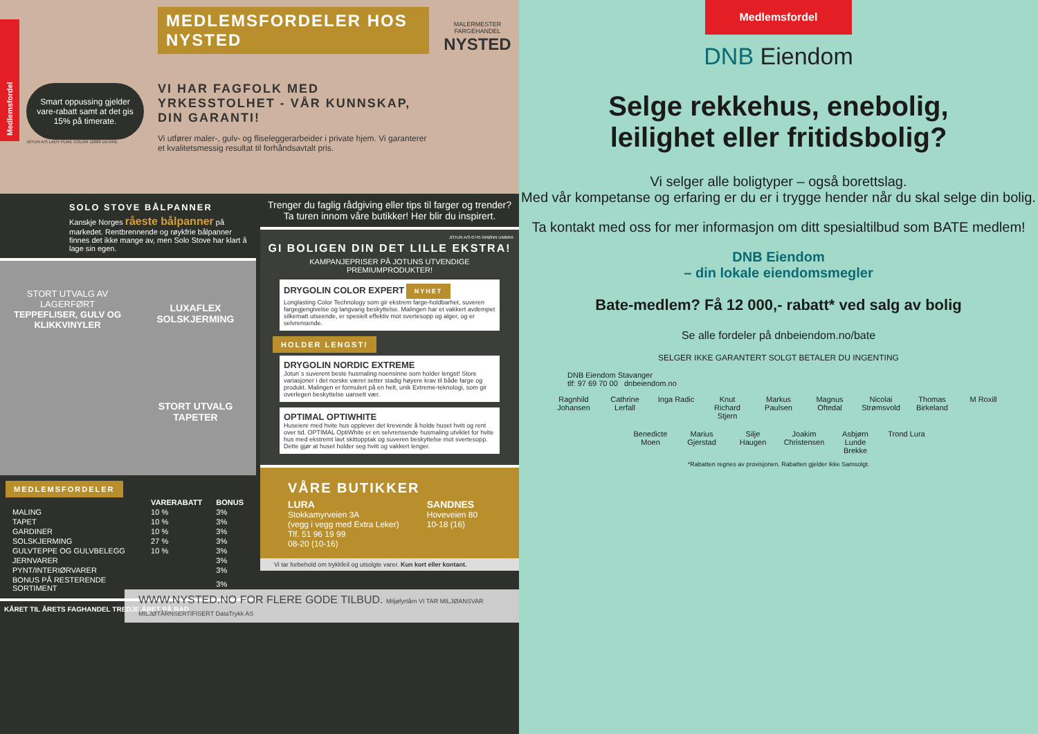Medlemsfordel
Smart oppussing gjelder vare-rabatt samt at det gis 15% på timerate.
JOTUN A/S LADY PURE COLOR 12083 DEVINE
MEDLEMSFORDELER HOS NYSTED
VI HAR FAGFOLK MED YRKESSTOLHET - VÅR KUNNSKAP, DIN GARANTI!
Vi utfører maler-, gulv- og fliseleggerarbeider i private hjem. Vi garanterer et kvalitetsmessig resultat til forhåndsavtalt pris.
MALERMESTER FARGEHANDEL
NYSTED
SOLO STOVE BÅLPANNER
Kanskje Norges råeste bålpanner på markedet. Rentbrennende og røykfrie bålpanner finnes det ikke mange av, men Solo Stove har klart å lage sin egen.
STORT UTVALG AV LAGERFØRT TEPPEFLISER, GULV OG KLIKKVINYLER
LUXAFLEX SOLSKJERMING
STORT UTVALG TAPETER
MEDLEMSFORDELER
| | VARERABATT | BONUS |
| --- | --- | --- |
| MALING | 10 % | 3% |
| TAPET | 10 % | 3% |
| GARDINER | 10 % | 3% |
| SOLSKJERMING | 27 % | 3% |
| GULVTEPPE OG GULVBELEGG | 10 % | 3% |
| JERNVARER | | 3% |
| PYNT/INTERIØRVARER | | 3% |
| BONUS PÅ RESTERENDE SORTIMENT | | 3% |
KÅRET TIL ÅRETS FAGHANDEL TREDJE ÅRET PÅ RAD
Trenger du faglig rådgiving eller tips til farger og trender?
Ta turen innom våre butikker! Her blir du inspirert.
JOTUN A/S 0745 GRØNN UMBRA
GI BOLIGEN DIN DET LILLE EKSTRA!
KAMPANJEPRISER PÅ JOTUNS UTVENDIGE PREMIUMPRODUKTER!
DRYGOLIN COLOR EXPERT NYHET
Longlasting Color Technology som gir ekstrem farge-holdbarhet, suveren fargegjengivelse og langvarig beskyttelse. Malingen har et vakkert avdempet silkematt utseende, er spesielt effektiv mot svertesopp og alger, og er selvrensende.
HOLDER LENGST!
DRYGOLIN NORDIC EXTREME
Jotun`s suverent beste husmaling noensinne som holder lengst! Store variasjoner i det norske været setter stadig høyere krav til både farge og produkt. Malingen er formulert på en helt, unik Extreme-teknologi, som gir overlegen beskyttelse uansett vær.
OPTIMAL OPTIWHITE
Huseiere med hvite hus opplever det krevende å holde huset hvitt og rent over tid. OPTIMAL OptiWhite er en selvrensende husmaling utviklet for hvite hus med ekstremt lavt skittopptak og suveren beskyttelse mot svertesopp. Dette gjør at huset holder seg hvitt og vakkert lenger.
VÅRE BUTIKKER
LURA
Stokkamyrveien 3A
(vegg i vegg med Extra Leker)
Tlf. 51 96 19 99
08-20 (10-16)
SANDNES
Hoveveien 80
10-18 (16)
Vi tar forbehold om trykkfeil og utsolgte varer. Kun kort eller kontant.
WWW.NYSTED.NO FOR FLERE GODE TILBUD. Miljøfyrtårn VI TAR MILJØANSVAR MILJØTÅRNSERTIFISERT DataTrykk AS
Medlemsfordel
DNB Eiendom
Selge rekkehus, enebolig,
leilighet eller fritidsbolig?
Vi selger alle boligtyper – også borettslag.
Med vår kompetanse og erfaring er du er i trygge hender når du skal selge din bolig.
Ta kontakt med oss for mer informasjon om ditt spesialtilbud som BATE medlem!
DNB Eiendom
– din lokale eiendomsmegler
Bate-medlem? Få 12 000,- rabatt* ved salg av bolig
Se alle fordeler på dnbeiendom.no/bate
SELGER IKKE GARANTERT SOLGT BETALER DU INGENTING
DNB Eiendom Stavanger
tlf: 97 69 70 00 dnbeiendom.no
Ragnhild Johansen Cathrine Lerfall Inga Radic Knut Richard Stjern Markus Paulsen Magnus Oftedal Nicolai Strømsvold Thomas Birkeland M Roxill Benedicte Moen Marius Gjerstad Silje Haugen Joakim Christensen Asbjørn Lunde Brekke Trond Lura
*Rabatten regnes av provisjonen. Rabatten gjelder ikke Samsolgt.